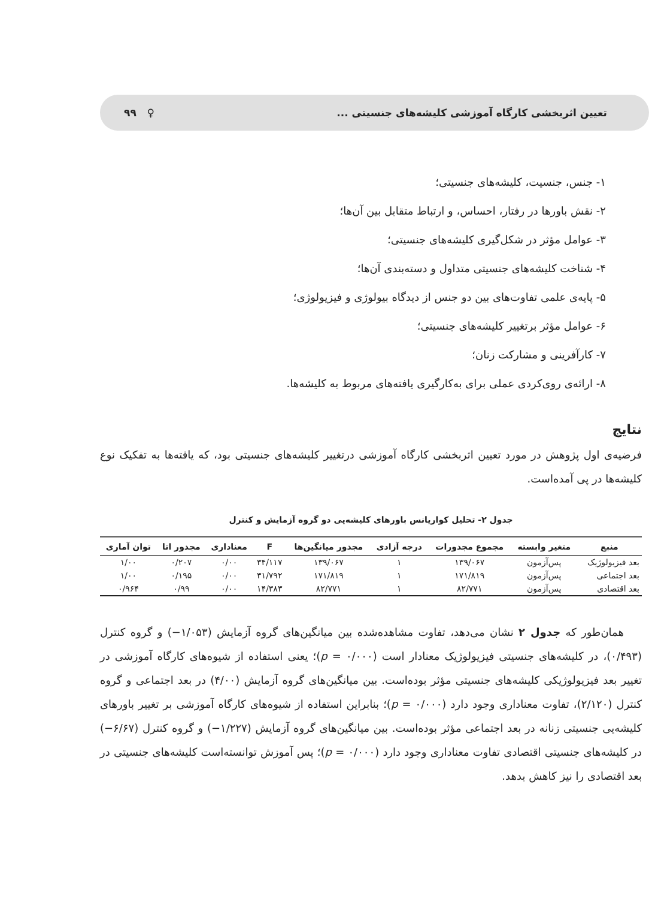تعیین اثربخشی کارگاه آموزشی کلیشه‌های جنسیتی ... ♀ ۹۹
۱- جنس، جنسیت، کلیشه‌های جنسیتی؛
۲- نقش باورها در رفتار، احساس، و ارتباط متقابل بین آن‌ها؛
۳- عوامل مؤثر در شکل‌گیری کلیشه‌های جنسیتی؛
۴- شناخت کلیشه‌های جنسیتی متداول و دسته‌بندی آن‌ها؛
۵- پایه‌ی علمی تفاوت‌های بین دو جنس از دیدگاه بیولوژی و فیزیولوژی؛
۶- عوامل مؤثر برتغییر کلیشه‌های جنسیتی؛
۷- کارآفرینی و مشارکت زنان؛
۸- ارائه‌ی روی‌کردی عملی برای به‌کارگیری یافته‌های مربوط به کلیشه‌ها.
نتایج
فرضیه‌ی اول پژوهش در مورد تعیین اثربخشی کارگاه آموزشی درتغییر کلیشه‌های جنسیتی بود، که یافته‌ها به تفکیک نوع کلیشه‌ها در پی آمده‌است.
جدول ۲- تحلیل کواریانس باورهای کلیشه‌یی دو گروه آزمایش و کنترل
| منبع | متغیر وابسته | مجموع مجذورات | درجه آزادی | مجذور میانگین‌ها | F | معناداری | مجذور اتا | توان آماری |
| --- | --- | --- | --- | --- | --- | --- | --- | --- |
| بعد فیزیولوژیک | پس‌آزمون | ۱۳۹/۰۶۷ | ۱ | ۱۳۹/۰۶۷ | ۳۴/۱۱۷ | ۰/۰۰ | ۰/۲۰۷ | ۱/۰۰ |
| بعد اجتماعی | پس‌آزمون | ۱۷۱/۸۱۹ | ۱ | ۱۷۱/۸۱۹ | ۳۱/۷۹۲ | ۰/۰۰ | ۰/۱۹۵ | ۱/۰۰ |
| بعد اقتصادی | پس‌آزمون | ۸۲/۷۷۱ | ۱ | ۸۲/۷۷۱ | ۱۴/۳۸۳ | ۰/۰۰ | ۰/۹۹ | ۰/۹۶۴ |
همان‌طور که جدول ۲ نشان می‌دهد، تفاوت مشاهده‌شده بین میانگین‌های گروه آزمایش (۱/۰۵۳−) و گروه کنترل (۰/۴۹۳)، در کلیشه‌های جنسیتی فیزیولوژیک معنادار است (p = ۰/۰۰۰)؛ یعنی استفاده از شیوه‌های کارگاه آموزشی در تغییر بعد فیزیولوژیکی کلیشه‌های جنسیتی مؤثر بوده‌است. بین میانگین‌های گروه آزمایش (۴/۰۰) در بعد اجتماعی و گروه کنترل (۲/۱۲۰)، تفاوت معناداری وجود دارد (p = ۰/۰۰۰)؛ بنابراین استفاده از شیوه‌های کارگاه آموزشی بر تغییر باورهای کلیشه‌یی جنسیتی زنانه در بعد اجتماعی مؤثر بوده‌است. بین میانگین‌های گروه آزمایش (۱/۲۲۷−) و گروه کنترل (۶/۶۷−) در کلیشه‌های جنسیتی اقتصادی تفاوت معناداری وجود دارد (p = ۰/۰۰۰)؛ پس آموزش توانسته‌است کلیشه‌های جنسیتی در بعد اقتصادی را نیز کاهش بدهد.